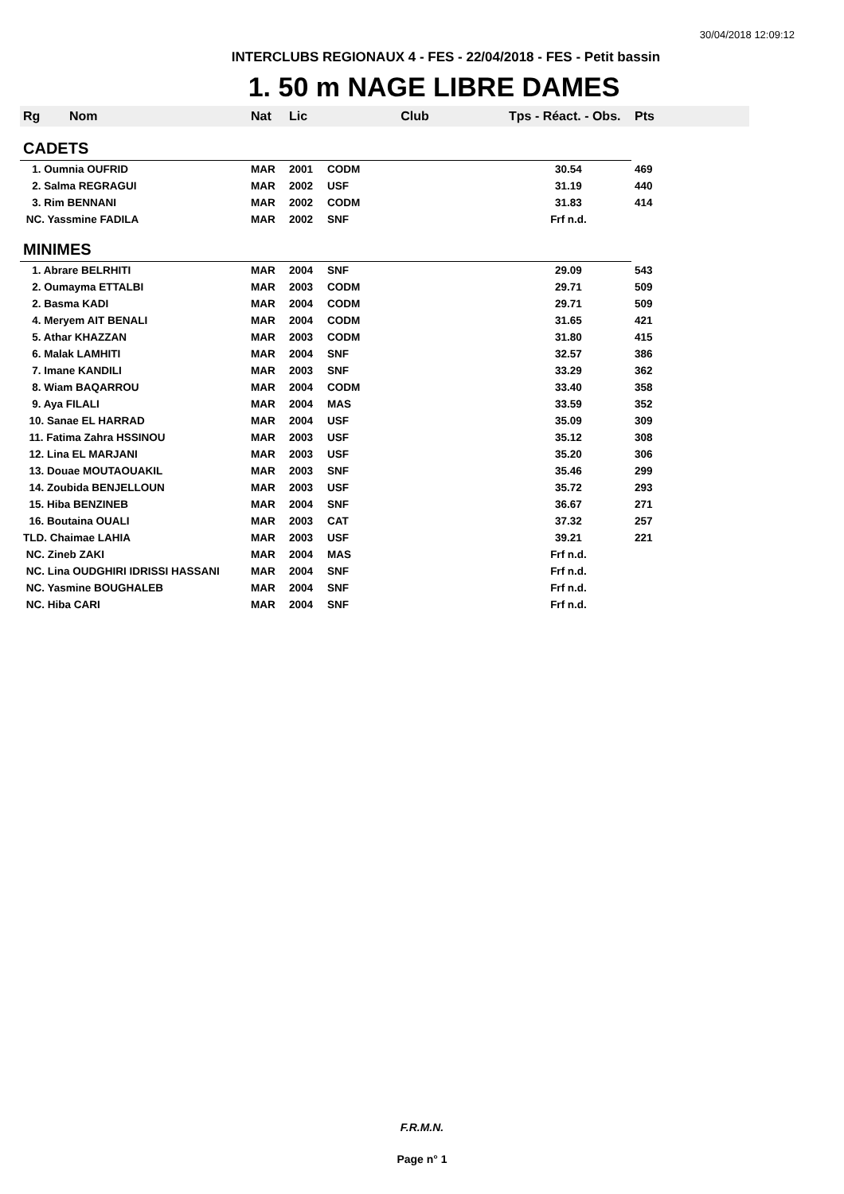30/04/2018 12:09:12
INTERCLUBS REGIONAUX 4 - FES - 22/04/2018 - FES - Petit bassin
1. 50 m NAGE LIBRE DAMES
| Rg | Nom | Nat | Lic | Club | Tps - Réact. - Obs. | Pts |
| --- | --- | --- | --- | --- | --- | --- |
| CADETS | | | | | | |
| 1. Oumnia OUFRID | | MAR | 2001 | CODM | 30.54 | 469 |
| 2. Salma REGRAGUI | | MAR | 2002 | USF | 31.19 | 440 |
| 3. Rim BENNANI | | MAR | 2002 | CODM | 31.83 | 414 |
| NC. Yassmine FADILA | | MAR | 2002 | SNF | Frf n.d. | |
| MINIMES | | | | | | |
| 1. Abrare BELRHITI | | MAR | 2004 | SNF | 29.09 | 543 |
| 2. Oumayma ETTALBI | | MAR | 2003 | CODM | 29.71 | 509 |
| 2. Basma KADI | | MAR | 2004 | CODM | 29.71 | 509 |
| 4. Meryem AIT BENALI | | MAR | 2004 | CODM | 31.65 | 421 |
| 5. Athar KHAZZAN | | MAR | 2003 | CODM | 31.80 | 415 |
| 6. Malak LAMHITI | | MAR | 2004 | SNF | 32.57 | 386 |
| 7. Imane KANDILI | | MAR | 2003 | SNF | 33.29 | 362 |
| 8. Wiam BAQARROU | | MAR | 2004 | CODM | 33.40 | 358 |
| 9. Aya FILALI | | MAR | 2004 | MAS | 33.59 | 352 |
| 10. Sanae EL HARRAD | | MAR | 2004 | USF | 35.09 | 309 |
| 11. Fatima Zahra HSSINOU | | MAR | 2003 | USF | 35.12 | 308 |
| 12. Lina EL MARJANI | | MAR | 2003 | USF | 35.20 | 306 |
| 13. Douae MOUTAOUAKIL | | MAR | 2003 | SNF | 35.46 | 299 |
| 14. Zoubida BENJELLOUN | | MAR | 2003 | USF | 35.72 | 293 |
| 15. Hiba BENZINEB | | MAR | 2004 | SNF | 36.67 | 271 |
| 16. Boutaina OUALI | | MAR | 2003 | CAT | 37.32 | 257 |
| TLD. Chaimae LAHIA | | MAR | 2003 | USF | 39.21 | 221 |
| NC. Zineb ZAKI | | MAR | 2004 | MAS | Frf n.d. | |
| NC. Lina OUDGHIRI IDRISSI HASSANI | | MAR | 2004 | SNF | Frf n.d. | |
| NC. Yasmine BOUGHALEB | | MAR | 2004 | SNF | Frf n.d. | |
| NC. Hiba CARI | | MAR | 2004 | SNF | Frf n.d. | |
F.R.M.N.
Page n° 1